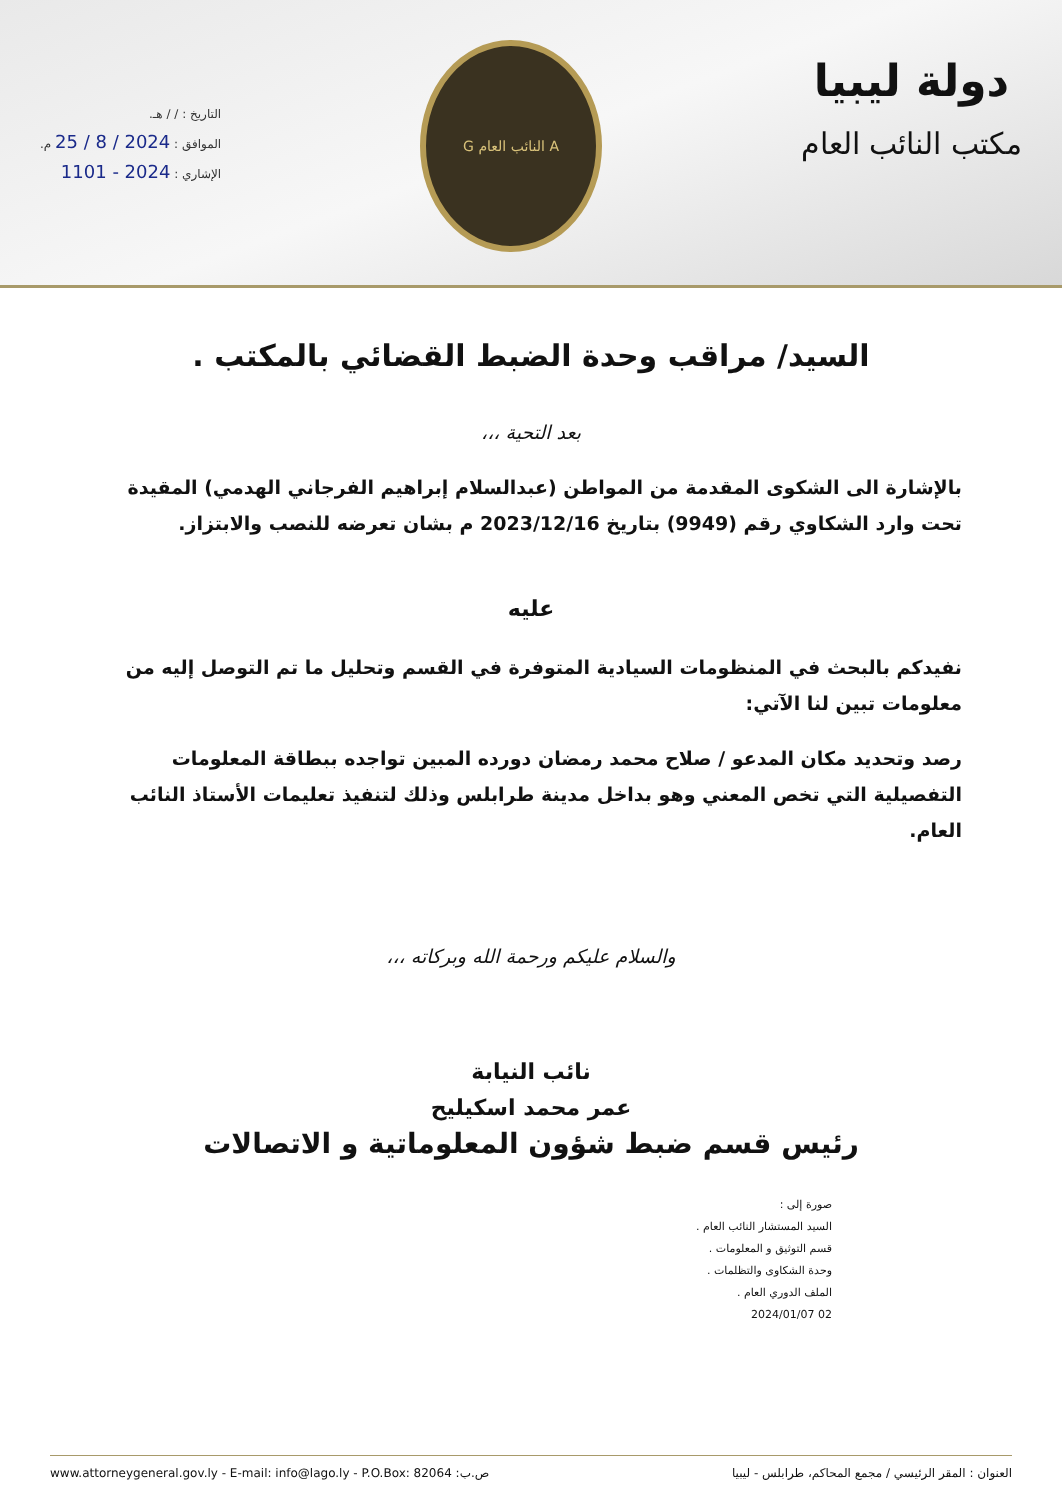دولة ليبيا
مكتب النائب العام
A النائب العام G
التاريخ : / / هـ.
الموافق : 2024 / 8 / 25 م.
الإشاري : 2024 - 1101
السيد/ مراقب وحدة الضبط القضائي بالمكتب .
بعد التحية ،،،
بالإشارة الى الشكوى المقدمة من المواطن (عبدالسلام إبراهيم الفرجاني الهدمي) المقيدة تحت وارد الشكاوي رقم (9949) بتاريخ 2023/12/16 م بشان تعرضه للنصب والابتزاز.
عليه
نفيدكم بالبحث في المنظومات السيادية المتوفرة في القسم وتحليل ما تم التوصل إليه من معلومات تبين لنا الآتي:
رصد وتحديد مكان المدعو / صلاح محمد رمضان دورده المبين تواجده ببطاقة المعلومات التفصيلية التي تخص المعني وهو بداخل مدينة طرابلس وذلك لتنفيذ تعليمات الأستاذ النائب العام.
والسلام عليكم ورحمة الله وبركاته ،،،
نائب النيابة
عمر محمد اسكيليح
رئيس قسم ضبط شؤون المعلوماتية و الاتصالات
صورة إلى :
السيد المستشار النائب العام .
قسم التوثيق و المعلومات .
وحدة الشكاوى والتظلمات .
الملف الدوري العام .
2024/01/07 02
العنوان : المقر الرئيسي / مجمع المحاكم، طرابلس - ليبيا www.attorneygeneral.gov.ly - E-mail: info@lago.ly - P.O.Box: 82064 :ص.ب